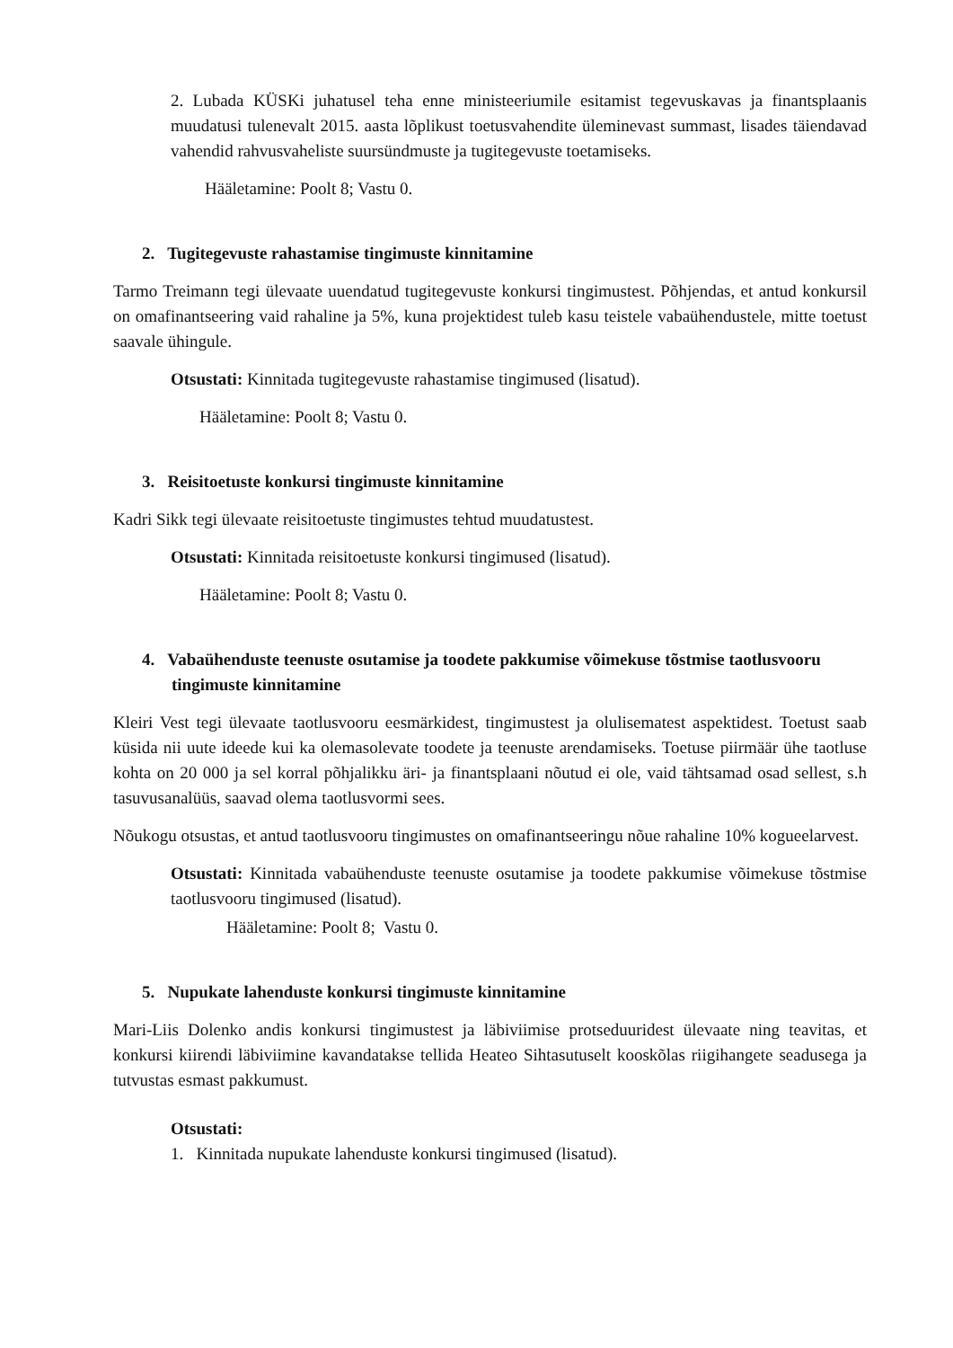2. Lubada KÜSKi juhatusel teha enne ministeeriumile esitamist tegevuskavas ja finantsplaanis muudatusi tulenevalt 2015. aasta lõplikust toetusvahendite üleminevast summast, lisades täiendavad vahendid rahvusvaheliste suursündmuste ja tugitegevuste toetamiseks.
Hääletamine: Poolt 8; Vastu 0.
2. Tugitegevuste rahastamise tingimuste kinnitamine
Tarmo Treimann tegi ülevaate uuendatud tugitegevuste konkursi tingimustest. Põhjendas, et antud konkursil on omafinantseering vaid rahaline ja 5%, kuna projektidest tuleb kasu teistele vabaühendustele, mitte toetust saavale ühingule.
Otsustati: Kinnitada tugitegevuste rahastamise tingimused (lisatud).
Hääletamine: Poolt 8; Vastu 0.
3. Reisitoetuste konkursi tingimuste kinnitamine
Kadri Sikk tegi ülevaate reisitoetuste tingimustes tehtud muudatustest.
Otsustati: Kinnitada reisitoetuste konkursi tingimused (lisatud).
Hääletamine: Poolt 8; Vastu 0.
4. Vabaühenduste teenuste osutamise ja toodete pakkumise võimekuse tõstmise taotlusvooru tingimuste kinnitamine
Kleiri Vest tegi ülevaate taotlusvooru eesmärkidest, tingimustest ja olulisematest aspektidest. Toetust saab küsida nii uute ideede kui ka olemasolevate toodete ja teenuste arendamiseks. Toetuse piirmäär ühe taotluse kohta on 20 000 ja sel korral põhjalikku äri- ja finantsplaani nõutud ei ole, vaid tähtsamad osad sellest, s.h tasuvusanalüüs, saavad olema taotlusvormi sees.
Nõukogu otsustas, et antud taotlusvooru tingimustes on omafinantseeringu nõue rahaline 10% kogueelarvest.
Otsustati: Kinnitada vabaühenduste teenuste osutamise ja toodete pakkumise võimekuse tõstmise taotlusvooru tingimused (lisatud).
Hääletamine: Poolt 8; Vastu 0.
5. Nupukate lahenduste konkursi tingimuste kinnitamine
Mari-Liis Dolenko andis konkursi tingimustest ja läbiviimise protseduuridest ülevaate ning teavitas, et konkursi kiirendi läbiviimine kavandatakse tellida Heateo Sihtasutuselt kooskõlas riigihangete seadusega ja tutvustas esmast pakkumust.
Otsustati:
1. Kinnitada nupukate lahenduste konkursi tingimused (lisatud).